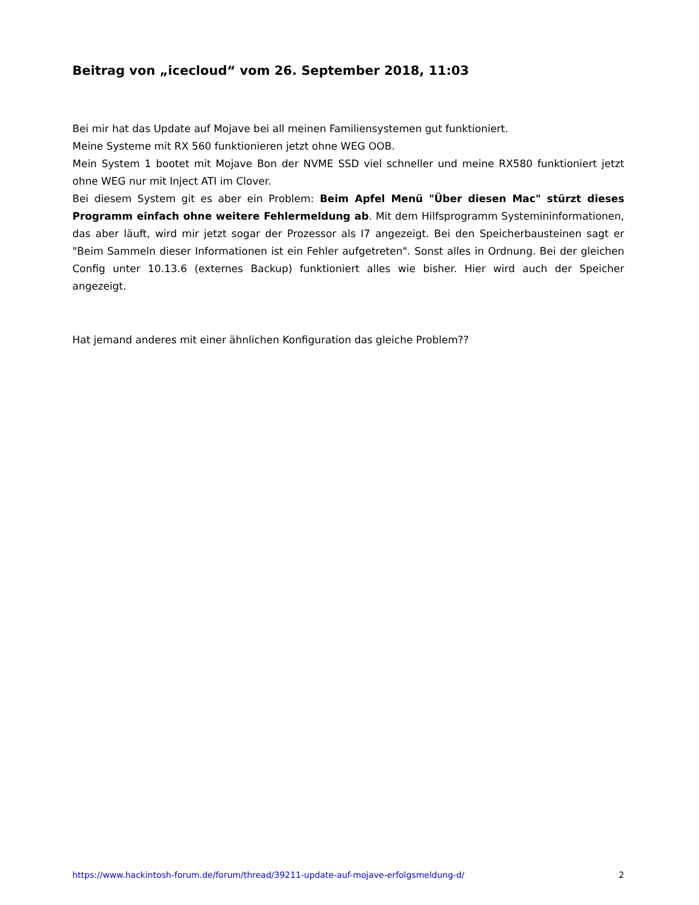Beitrag von „icecloud“ vom 26. September 2018, 11:03
Bei mir hat das Update auf Mojave bei all meinen Familiensystemen gut funktioniert.
Meine Systeme mit RX 560 funktionieren jetzt ohne WEG OOB.
Mein System 1 bootet mit Mojave Bon der NVME SSD viel schneller und meine RX580 funktioniert jetzt ohne WEG nur mit Inject ATI im Clover.
Bei diesem System git es aber ein Problem: Beim Apfel Menü "Über diesen Mac" stürzt dieses Programm einfach ohne weitere Fehlermeldung ab. Mit dem Hilfsprogramm Systemininformationen, das aber läuft, wird mir jetzt sogar der Prozessor als I7 angezeigt. Bei den Speicherbausteinen sagt er "Beim Sammeln dieser Informationen ist ein Fehler aufgetreten". Sonst alles in Ordnung. Bei der gleichen Config unter 10.13.6 (externes Backup) funktioniert alles wie bisher. Hier wird auch der Speicher angezeigt.
Hat jemand anderes mit einer ähnlichen Konfiguration das gleiche Problem??
https://www.hackintosh-forum.de/forum/thread/39211-update-auf-mojave-erfolgsmeldung-d/ 2